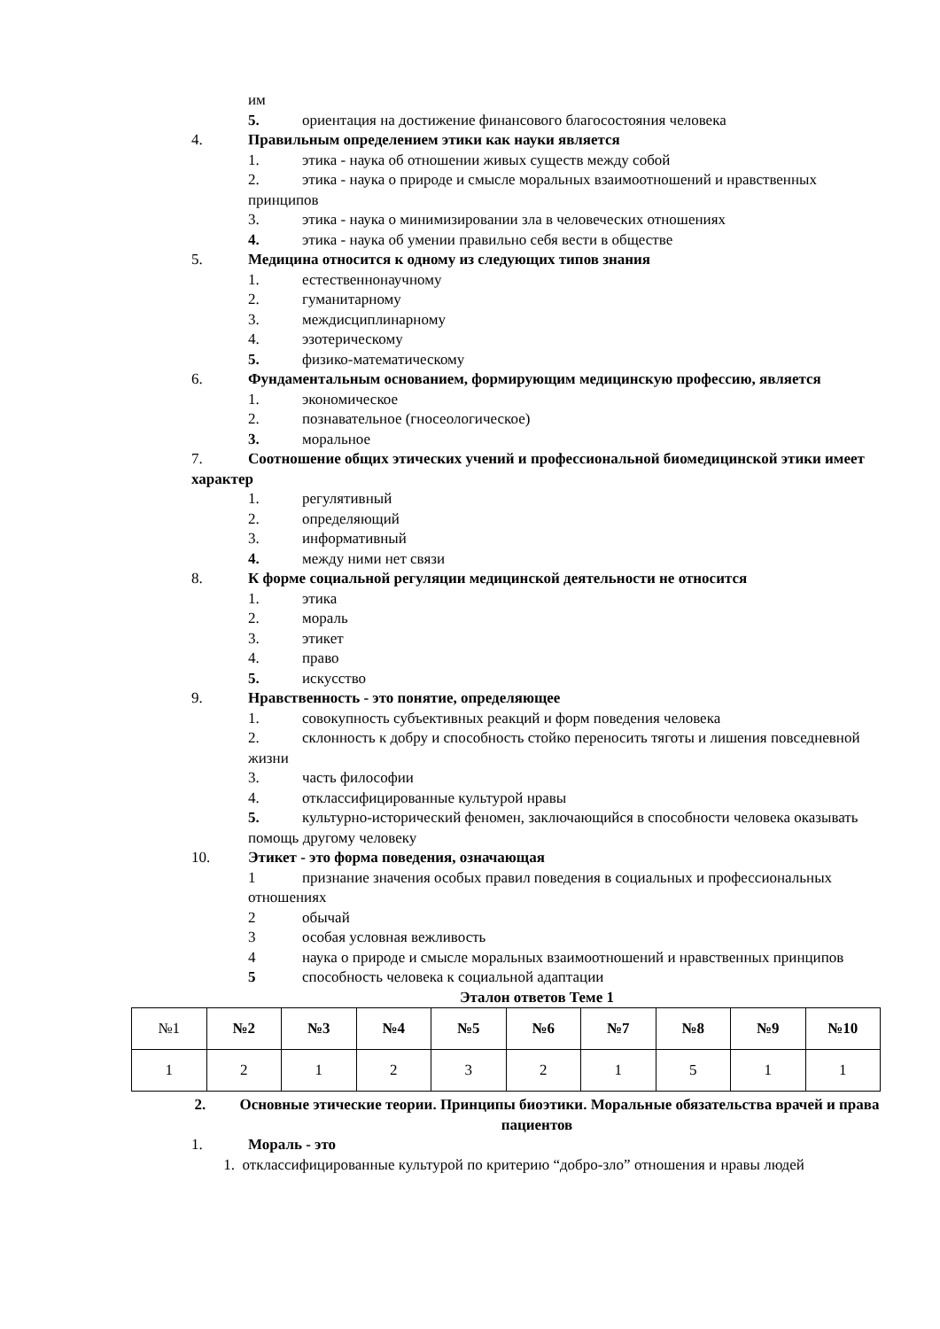им
5. ориентация на достижение финансового благосостояния человека
4. Правильным определением этики как науки является
1. этика - наука об отношении живых существ между собой
2. этика - наука о природе и смысле моральных взаимоотношений и нравственных принципов
3. этика - наука о минимизировании зла в человеческих отношениях
4. этика - наука об умении правильно себя вести в обществе
5. Медицина относится к одному из следующих типов знания
1. естественнонаучному
2. гуманитарному
3. междисциплинарному
4. эзотерическому
5. физико-математическому
6. Фундаментальным основанием, формирующим медицинскую профессию, является
1. экономическое
2. познавательное (гносеологическое)
3. моральное
7. Соотношение общих этических учений и профессиональной биомедицинской этики имеет характер
1. регулятивный
2. определяющий
3. информативный
4. между ними нет связи
8. К форме социальной регуляции медицинской деятельности не относится
1. этика
2. мораль
3. этикет
4. право
5. искусство
9. Нравственность - это понятие, определяющее
1. совокупность субъективных реакций и форм поведения человека
2. склонность к добру и способность стойко переносить тяготы и лишения повседневной жизни
3. часть философии
4. отклассифицированные культурой нравы
5. культурно-исторический феномен, заключающийся в способности человека оказывать помощь другому человеку
10. Этикет - это форма поведения, означающая
1 признание значения особых правил поведения в социальных и профессиональных отношениях
2 обычай
3 особая условная вежливость
4 наука о природе и смысле моральных взаимоотношений и нравственных принципов
5 способность человека к социальной адаптации
Эталон ответов Теме 1
| №1 | №2 | №3 | №4 | №5 | №6 | №7 | №8 | №9 | №10 |
| 1 | 2 | 1 | 2 | 3 | 2 | 1 | 5 | 1 | 1 |
2. Основные этические теории. Принципы биоэтики. Моральные обязательства врачей и права пациентов
1. Мораль - это
1. отклассифицированные культурой по критерию “добро-зло” отношения и нравы людей